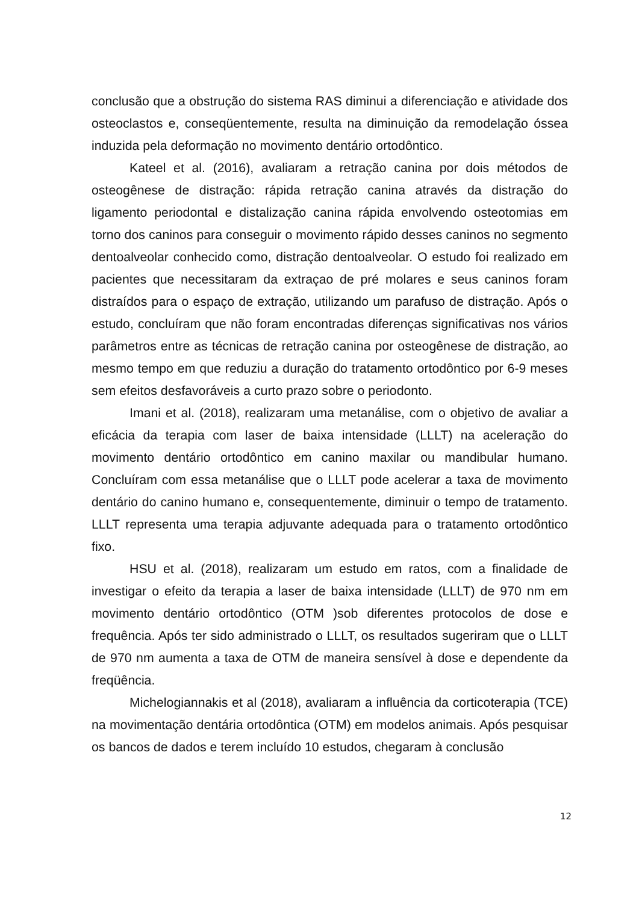conclusão que a obstrução do sistema RAS diminui a diferenciação e atividade dos osteoclastos e, conseqüentemente, resulta na diminuição da remodelação óssea induzida pela deformação no movimento dentário ortodôntico.
Kateel et al. (2016), avaliaram a retração canina por dois métodos de osteogênese de distração: rápida retração canina através da distração do ligamento periodontal e distalização canina rápida envolvendo osteotomias em torno dos caninos para conseguir o movimento rápido desses caninos no segmento dentoalveolar conhecido como, distração dentoalveolar. O estudo foi realizado em pacientes que necessitaram da extraçao de pré molares e seus caninos foram distraídos para o espaço de extração, utilizando um parafuso de distração. Após o estudo, concluíram que não foram encontradas diferenças significativas nos vários parâmetros entre as técnicas de retração canina por osteogênese de distração, ao mesmo tempo em que reduziu a duração do tratamento ortodôntico por 6-9 meses sem efeitos desfavoráveis a curto prazo sobre o periodonto.
Imani et al. (2018), realizaram uma metanálise, com o objetivo de avaliar a eficácia da terapia com laser de baixa intensidade (LLLT) na aceleração do movimento dentário ortodôntico em canino maxilar ou mandibular humano. Concluíram com essa metanálise que o LLLT pode acelerar a taxa de movimento dentário do canino humano e, consequentemente, diminuir o tempo de tratamento. LLLT representa uma terapia adjuvante adequada para o tratamento ortodôntico fixo.
HSU et al. (2018), realizaram um estudo em ratos, com a finalidade de investigar o efeito da terapia a laser de baixa intensidade (LLLT) de 970 nm em movimento dentário ortodôntico (OTM )sob diferentes protocolos de dose e frequência. Após ter sido administrado o LLLT, os resultados sugeriram que o LLLT de 970 nm aumenta a taxa de OTM de maneira sensível à dose e dependente da freqüência.
Michelogiannakis et al (2018), avaliaram a influência da corticoterapia (TCE) na movimentação dentária ortodôntica (OTM) em modelos animais. Após pesquisar os bancos de dados e terem incluído 10 estudos, chegaram à conclusão
12